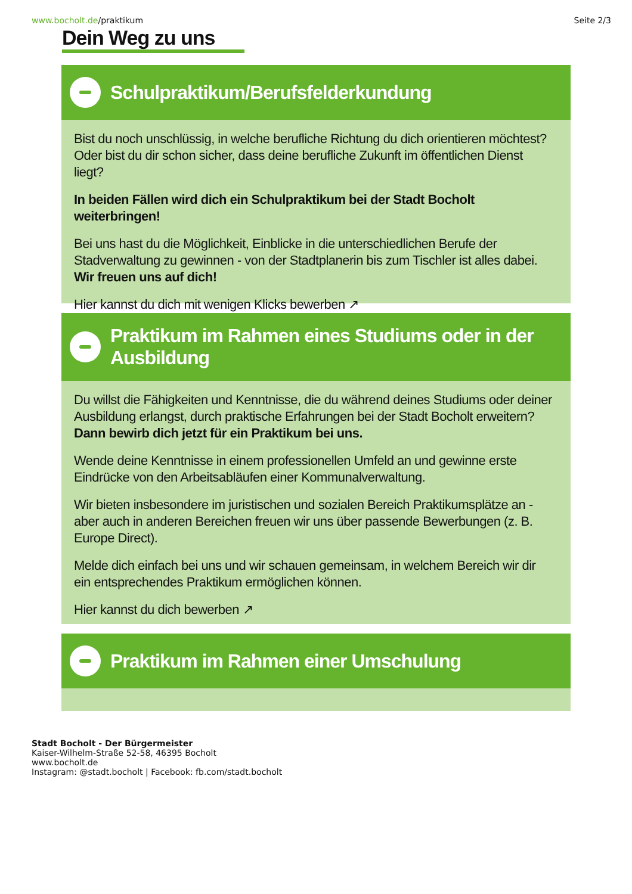www.bocholt.de/praktikum Seite 2/3
Dein Weg zu uns
Schulpraktikum/Berufsfelderkundung
Bist du noch unschlüssig, in welche berufliche Richtung du dich orientieren möchtest? Oder bist du dir schon sicher, dass deine berufliche Zukunft im öffentlichen Dienst liegt?
In beiden Fällen wird dich ein Schulpraktikum bei der Stadt Bocholt weiterbringen!
Bei uns hast du die Möglichkeit, Einblicke in die unterschiedlichen Berufe der Stadverwaltung zu gewinnen - von der Stadtplanerin bis zum Tischler ist alles dabei. Wir freuen uns auf dich!
Hier kannst du dich mit wenigen Klicks bewerben ↗
Praktikum im Rahmen eines Studiums oder in der Ausbildung
Du willst die Fähigkeiten und Kenntnisse, die du während deines Studiums oder deiner Ausbildung erlangst, durch praktische Erfahrungen bei der Stadt Bocholt erweitern? Dann bewirb dich jetzt für ein Praktikum bei uns.
Wende deine Kenntnisse in einem professionellen Umfeld an und gewinne erste Eindrücke von den Arbeitsabläufen einer Kommunalverwaltung.
Wir bieten insbesondere im juristischen und sozialen Bereich Praktikumsplätze an - aber auch in anderen Bereichen freuen wir uns über passende Bewerbungen (z. B. Europe Direct).
Melde dich einfach bei uns und wir schauen gemeinsam, in welchem Bereich wir dir ein entsprechendes Praktikum ermöglichen können.
Hier kannst du dich bewerben ↗
Praktikum im Rahmen einer Umschulung
Stadt Bocholt - Der Bürgermeister
Kaiser-Wilhelm-Straße 52-58, 46395 Bocholt
www.bocholt.de
Instagram: @stadt.bocholt | Facebook: fb.com/stadt.bocholt